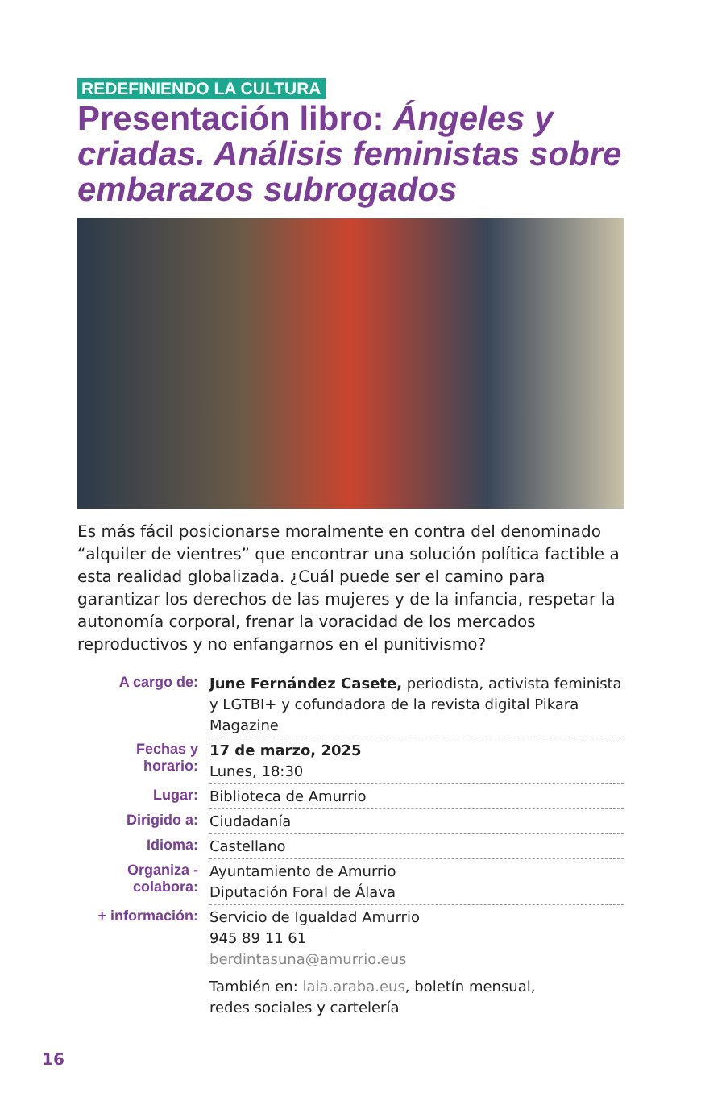REDEFINIENDO LA CULTURA
Presentación libro: Ángeles y criadas. Análisis feministas sobre embarazos subrogados
Es más fácil posicionarse moralmente en contra del denominado “alquiler de vientres” que encontrar una solución política factible a esta realidad globalizada. ¿Cuál puede ser el camino para garantizar los derechos de las mujeres y de la infancia, respetar la autonomía corporal, frenar la voracidad de los mercados reproductivos y no enfangarnos en el punitivismo?
| A cargo de: | June Fernández Casete, periodista, activista feminista y LGTBI+ y cofundadora de la revista digital Pikara Magazine |
| Fechas y horario: | 17 de marzo, 2025 Lunes, 18:30 |
| Lugar: | Biblioteca de Amurrio |
| Dirigido a: | Ciudadanía |
| Idioma: | Castellano |
| Organiza - colabora: | Ayuntamiento de Amurrio Diputación Foral de Álava |
| + información: | Servicio de Igualdad Amurrio 945 89 11 61 berdintasuna@amurrio.eus También en: laia.araba.eus , boletín mensual, redes sociales y cartelería |
16